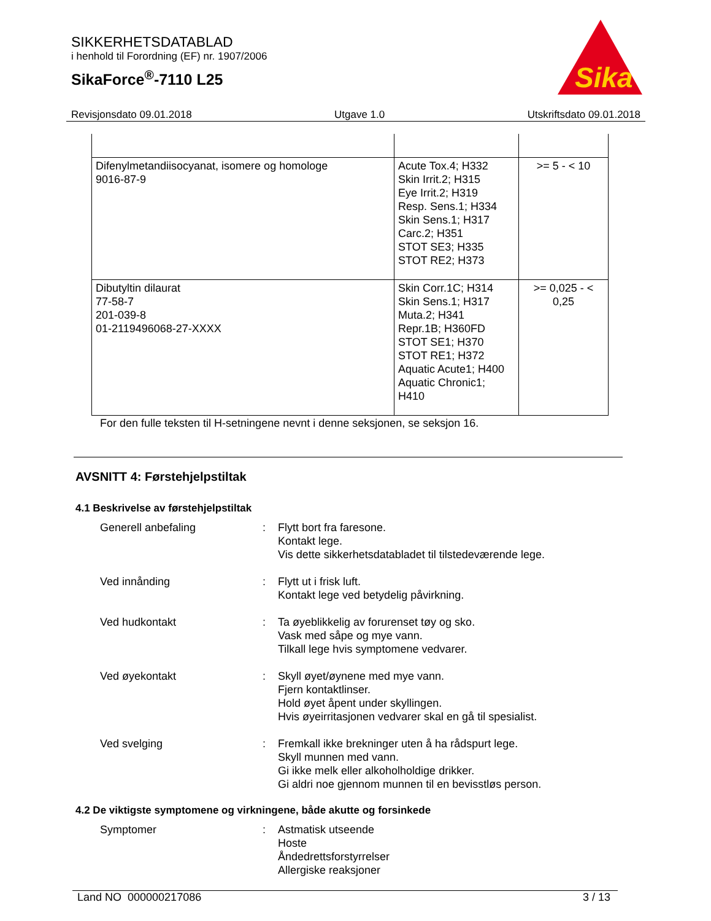SIKKERHETSDATABLAD
i henhold til Forordning (EF) nr. 1907/2006
SikaForce<sup>®</sup>-7110 L25
Sika
Revisjonsdato 09.01.2018 Utgave 1.0 Utskriftsdato 09.01.2018
| Difenylmetandiisocyanat, isomere og homologe 9016-87-9 | Acute Tox.4; H332 Skin Irrit.2; H315 Eye Irrit.2; H319 Resp. Sens.1; H334 Skin Sens.1; H317 Carc.2; H351 STOT SE3; H335 STOT RE2; H373 | >= 5 - < 10 |
| Dibutyltin dilaurat 77-58-7 201-039-8 01-2119496068-27-XXXX | Skin Corr.1C; H314 Skin Sens.1; H317 Muta.2; H341 Repr.1B; H360FD STOT SE1; H370 STOT RE1; H372 Aquatic Acute1; H400 Aquatic Chronic1; H410 | >= 0,025 - < 0,25 |
For den fulle teksten til H-setningene nevnt i denne seksjonen, se seksjon 16.
AVSNITT 4: Førstehjelpstiltak
4.1 Beskrivelse av førstehjelpstiltak
Generell anbefaling : Flytt bort fra faresone.
Kontakt lege.
Vis dette sikkerhetsdatabladet til tilstedeværende lege.
Ved innånding : Flytt ut i frisk luft.
Kontakt lege ved betydelig påvirkning.
Ved hudkontakt : Ta øyeblikkelig av forurenset tøy og sko.
Vask med såpe og mye vann.
Tilkall lege hvis symptomene vedvarer.
Ved øyekontakt : Skyll øyet/øynene med mye vann.
Fjern kontaktlinser.
Hold øyet åpent under skyllingen.
Hvis øyeirritasjonen vedvarer skal en gå til spesialist.
Ved svelging : Fremkall ikke brekninger uten å ha rådspurt lege.
Skyll munnen med vann.
Gi ikke melk eller alkoholholdige drikker.
Gi aldri noe gjennom munnen til en bevisstløs person.
4.2 De viktigste symptomene og virkningene, både akutte og forsinkede
Symptomer : Astmatisk utseende
Hoste
Åndedrettsforstyrrelser
Allergiske reaksjoner
Land NO 000000217086 3 / 13